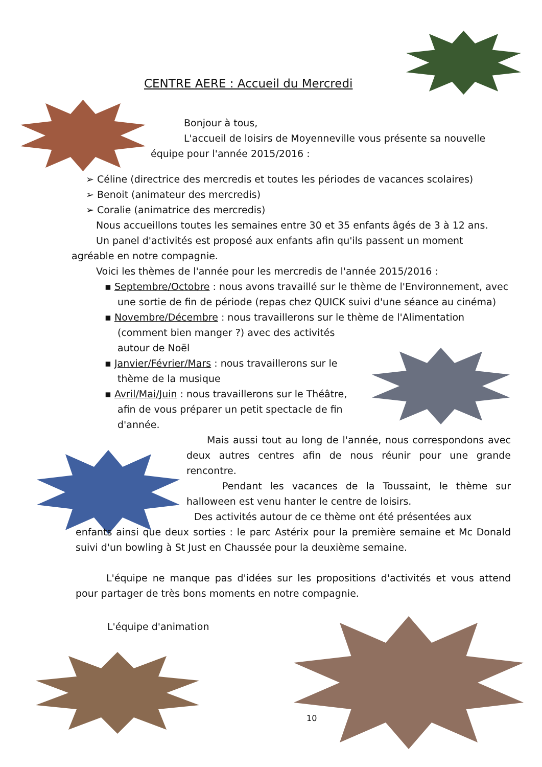CENTRE AERE : Accueil du Mercredi
Bonjour à tous,
L'accueil de loisirs de Moyenneville vous présente sa nouvelle
équipe pour l'année 2015/2016 :
➢ Céline (directrice des mercredis et toutes les périodes de vacances scolaires)
➢ Benoit (animateur des mercredis)
➢ Coralie (animatrice des mercredis)
Nous accueillons toutes les semaines entre 30 et 35 enfants âgés de 3 à 12 ans.
Un panel d'activités est proposé aux enfants afin qu'ils passent un moment
agréable en notre compagnie.
Voici les thèmes de l'année pour les mercredis de l'année 2015/2016 :
▪ Septembre/Octobre : nous avons travaillé sur le thème de l'Environnement, avec une sortie de fin de période (repas chez QUICK suivi d'une séance au cinéma)
▪ Novembre/Décembre : nous travaillerons sur le thème de l'Alimentation
(comment bien manger ?) avec des activités autour de Noël
▪ Janvier/Février/Mars : nous travaillerons sur le thème de la musique
▪ Avril/Mai/Juin : nous travaillerons sur le Théâtre, afin de vous préparer un petit spectacle de fin d'année.
Mais aussi tout au long de l'année, nous correspondons avec deux autres centres afin de nous réunir pour une grande rencontre.
Pendant les vacances de la Toussaint, le thème sur halloween est venu hanter le centre de loisirs.
Des activités autour de ce thème ont été présentées aux
enfants ainsi que deux sorties : le parc Astérix pour la première semaine et Mc Donald suivi d'un bowling à St Just en Chaussée pour la deuxième semaine.
L'équipe ne manque pas d'idées sur les propositions d'activités et vous attend pour partager de très bons moments en notre compagnie.
L'équipe d'animation
10